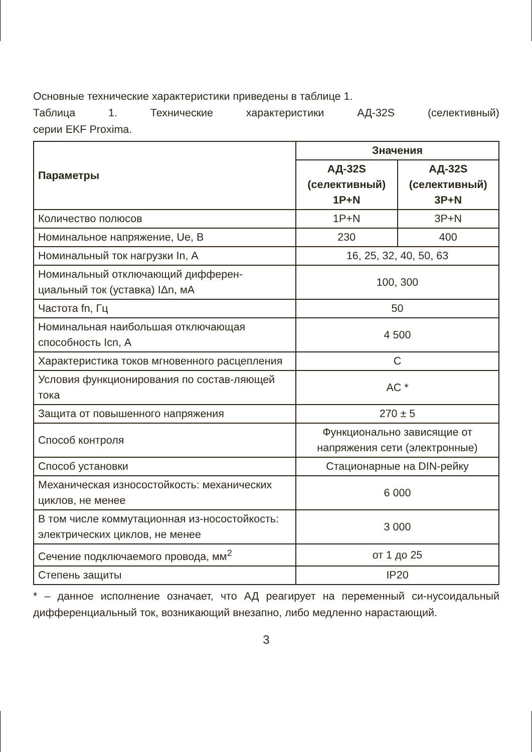Основные технические характеристики приведены в таблице 1.
Таблица 1. Технические характеристики АД-32S (селективный)
серии EKF Proxima.
| Параметры | Значения | |
| --- | --- | --- |
| | АД-32S (селективный) 1P+N | АД-32S (селективный) 3P+N |
| Количество полюсов | 1P+N | 3P+N |
| Номинальное напряжение, Ue, В | 230 | 400 |
| Номинальный ток нагрузки In, А | 16, 25, 32, 40, 50, 63 | |
| Номинальный отключающий дифферен-циальный ток (уставка) IΔn, мА | 100, 300 | |
| Частота fn, Гц | 50 | |
| Номинальная наибольшая отключающая способность Icn, А | 4 500 | |
| Характеристика токов мгновенного расцепления | C | |
| Условия функционирования по состав-ляющей тока | AC * | |
| Защита от повышенного напряжения | 270 ± 5 | |
| Способ контроля | Функционально зависящие от напряжения сети (электронные) | |
| Способ установки | Стационарные на DIN-рейку | |
| Механическая износостойкость: механических циклов, не менее | 6 000 | |
| В том числе коммутационная из-носостойкость: электрических циклов, не менее | 3 000 | |
| Сечение подключаемого провода, мм<sup>2</sup> | от 1 до 25 | |
| Степень защиты | IP20 | |
* – данное исполнение означает, что АД реагирует на переменный си-нусоидальный дифференциальный ток, возникающий внезапно, либо медленно нарастающий.
3